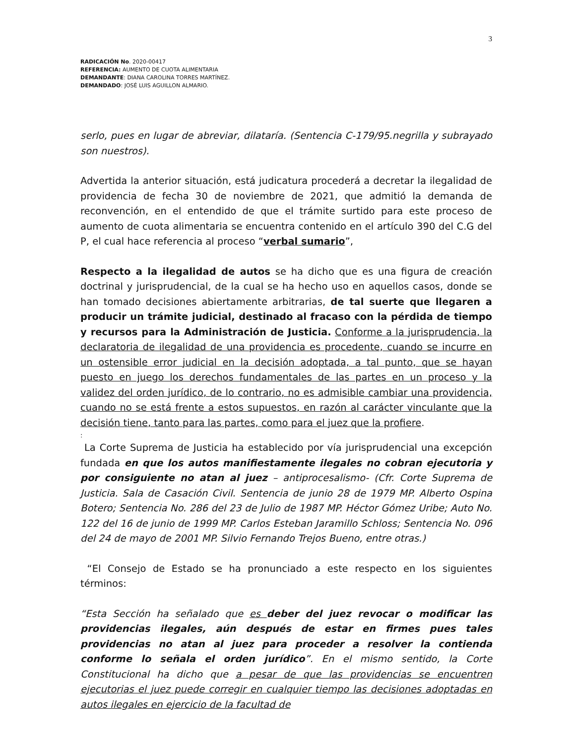3
RADICACIÓN No. 2020-00417
REFERENCIA: AUMENTO DE CUOTA ALIMENTARIA
DEMANDANTE: DIANA CAROLINA TORRES MARTÍNEZ.
DEMANDADO: JOSÉ LUIS AGUILLON ALMARIO.
serlo, pues en lugar de abreviar, dilataría. (Sentencia C-179/95.negrilla y subrayado son nuestros).
Advertida la anterior situación, está judicatura procederá a decretar la ilegalidad de providencia de fecha 30 de noviembre de 2021, que admitió la demanda de reconvención, en el entendido de que el trámite surtido para este proceso de aumento de cuota alimentaria se encuentra contenido en el artículo 390 del C.G del P, el cual hace referencia al proceso “verbal sumario”,
Respecto a la ilegalidad de autos se ha dicho que es una figura de creación doctrinal y jurisprudencial, de la cual se ha hecho uso en aquellos casos, donde se han tomado decisiones abiertamente arbitrarias, de tal suerte que llegaren a producir un trámite judicial, destinado al fracaso con la pérdida de tiempo y recursos para la Administración de Justicia. Conforme a la jurisprudencia, la declaratoria de ilegalidad de una providencia es procedente, cuando se incurre en un ostensible error judicial en la decisión adoptada, a tal punto, que se hayan puesto en juego los derechos fundamentales de las partes en un proceso y la validez del orden jurídico, de lo contrario, no es admisible cambiar una providencia, cuando no se está frente a estos supuestos, en razón al carácter vinculante que la decisión tiene, tanto para las partes, como para el juez que la profiere.
:
La Corte Suprema de Justicia ha establecido por vía jurisprudencial una excepción fundada en que los autos manifiestamente ilegales no cobran ejecutoria y por consiguiente no atan al juez – antiprocesalismo- (Cfr. Corte Suprema de Justicia. Sala de Casación Civil. Sentencia de junio 28 de 1979 MP. Alberto Ospina Botero; Sentencia No. 286 del 23 de Julio de 1987 MP. Héctor Gómez Uribe; Auto No. 122 del 16 de junio de 1999 MP. Carlos Esteban Jaramillo Schloss; Sentencia No. 096 del 24 de mayo de 2001 MP. Silvio Fernando Trejos Bueno, entre otras.)
“El Consejo de Estado se ha pronunciado a este respecto en los siguientes términos:
“Esta Sección ha señalado que es deber del juez revocar o modificar las providencias ilegales, aún después de estar en firmes pues tales providencias no atan al juez para proceder a resolver la contienda conforme lo señala el orden jurídico”. En el mismo sentido, la Corte Constitucional ha dicho que a pesar de que las providencias se encuentren ejecutorias el juez puede corregir en cualquier tiempo las decisiones adoptadas en autos ilegales en ejercicio de la facultad de